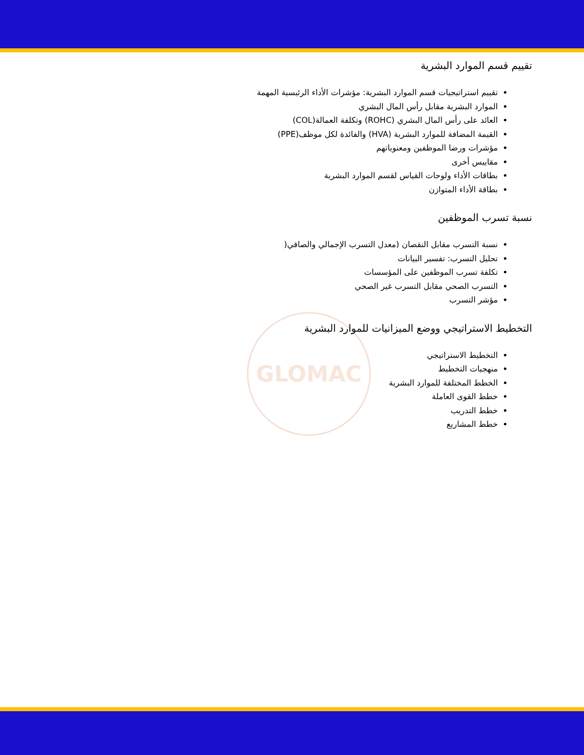GLOMAC
تقييم قسم الموارد البشرية
تقييم استراتيجيات قسم الموارد البشرية: مؤشرات الأداء الرئيسية المهمة
الموارد البشرية مقابل رأس المال البشري
العائد على رأس المال البشري (ROHC) وتكلفة العمالة(COL)
القيمة المضافة للموارد البشرية (HVA) والفائدة لكل موظف(PPE)
مؤشرات ورضا الموظفين ومعنوياتهم
مقاييس أخرى
بطاقات الأداء ولوحات القياس لقسم الموارد البشرية
بطاقة الأداء المتوازن
نسبة تسرب الموظفين
نسبة التسرب مقابل النقصان (معدل التسرب الإجمالي والصافي(
تحليل التسرب: تفسير البيانات
تكلفة تسرب الموظفين على المؤسسات
التسرب الصحي مقابل التسرب غير الصحي
مؤشر التسرب
التخطيط الاستراتيجي ووضع الميزانيات للموارد البشرية
التخطيط الاستراتيجي
منهجيات التخطيط
الخطط المختلفة للموارد البشرية
خطط القوى العاملة
خطط التدريب
خطط المشاريع